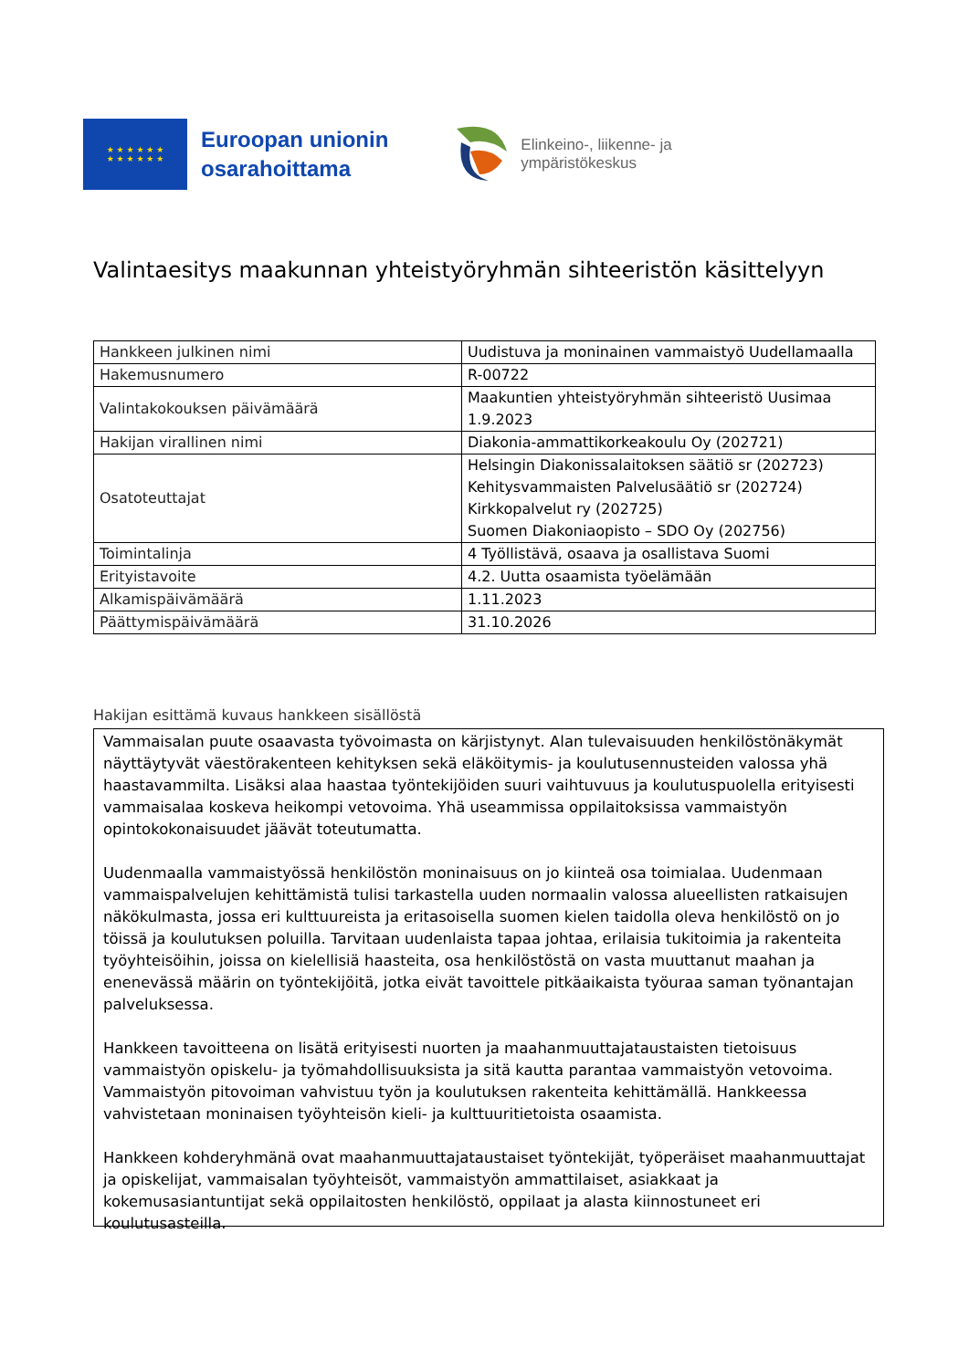★ ★ ★ ★ ★ ★
★ ★ ★ ★ ★ ★
Euroopan unionin
osarahoittama
Elinkeino-, liikenne- ja
ympäristökeskus
Valintaesitys maakunnan yhteistyöryhmän sihteeristön käsittelyyn
| Hankkeen julkinen nimi | Uudistuva ja moninainen vammaistyö Uudellamaalla |
| Hakemusnumero | R-00722 |
| Valintakokouksen päivämäärä | Maakuntien yhteistyöryhmän sihteeristö Uusimaa 1.9.2023 |
| Hakijan virallinen nimi | Diakonia-ammattikorkeakoulu Oy (202721) |
| Osatoteuttajat | Helsingin Diakonissalaitoksen säätiö sr (202723) Kehitysvammaisten Palvelusäätiö sr (202724) Kirkkopalvelut ry (202725) Suomen Diakoniaopisto – SDO Oy (202756) |
| Toimintalinja | 4 Työllistävä, osaava ja osallistava Suomi |
| Erityistavoite | 4.2. Uutta osaamista työelämään |
| Alkamispäivämäärä | 1.11.2023 |
| Päättymispäivämäärä | 31.10.2026 |
Hakijan esittämä kuvaus hankkeen sisällöstä
Vammaisalan puute osaavasta työvoimasta on kärjistynyt. Alan tulevaisuuden henkilöstönäkymät näyttäytyvät väestörakenteen kehityksen sekä eläköitymis- ja koulutusennusteiden valossa yhä haastavammilta. Lisäksi alaa haastaa työntekijöiden suuri vaihtuvuus ja koulutuspuolella erityisesti vammaisalaa koskeva heikompi vetovoima. Yhä useammissa oppilaitoksissa vammaistyön opintokokonaisuudet jäävät toteutumatta.
Uudenmaalla vammaistyössä henkilöstön moninaisuus on jo kiinteä osa toimialaa. Uudenmaan vammaispalvelujen kehittämistä tulisi tarkastella uuden normaalin valossa alueellisten ratkaisujen näkökulmasta, jossa eri kulttuureista ja eritasoisella suomen kielen taidolla oleva henkilöstö on jo töissä ja koulutuksen poluilla. Tarvitaan uudenlaista tapaa johtaa, erilaisia tukitoimia ja rakenteita työyhteisöihin, joissa on kielellisiä haasteita, osa henkilöstöstä on vasta muuttanut maahan ja enenevässä määrin on työntekijöitä, jotka eivät tavoittele pitkäaikaista työuraa saman työnantajan palveluksessa.
Hankkeen tavoitteena on lisätä erityisesti nuorten ja maahanmuuttajataustaisten tietoisuus vammaistyön opiskelu- ja työmahdollisuuksista ja sitä kautta parantaa vammaistyön vetovoima. Vammaistyön pitovoiman vahvistuu työn ja koulutuksen rakenteita kehittämällä. Hankkeessa vahvistetaan moninaisen työyhteisön kieli- ja kulttuuritietoista osaamista.
Hankkeen kohderyhmänä ovat maahanmuuttajataustaiset työntekijät, työperäiset maahanmuuttajat ja opiskelijat, vammaisalan työyhteisöt, vammaistyön ammattilaiset, asiakkaat ja kokemusasiantuntijat sekä oppilaitosten henkilöstö, oppilaat ja alasta kiinnostuneet eri koulutusasteilla.